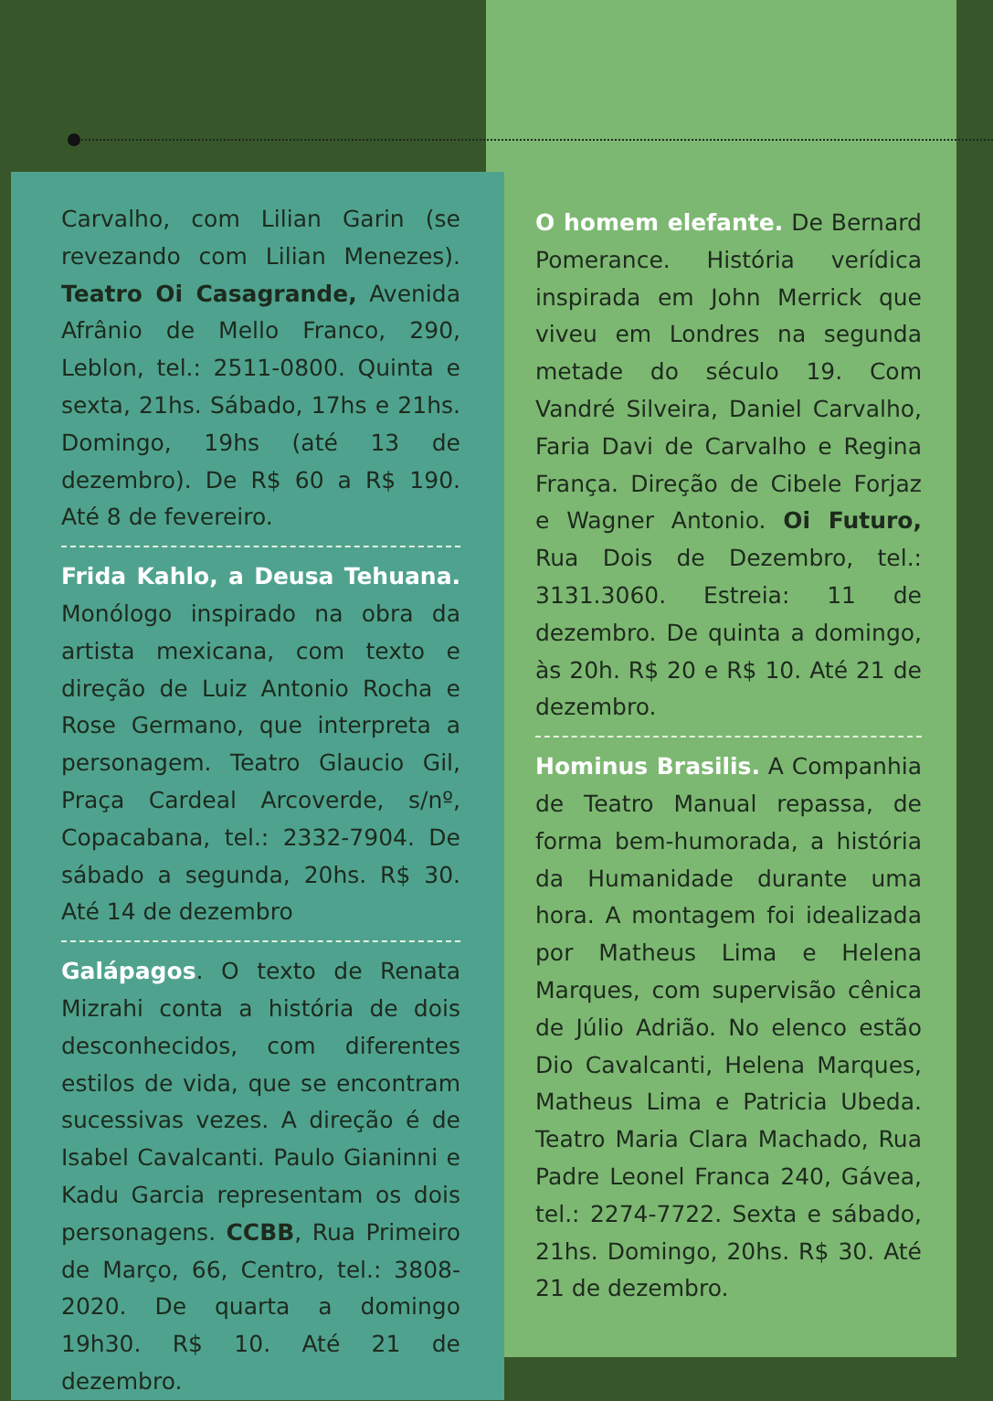Carvalho, com Lilian Garin (se revezando com Lilian Menezes). Teatro Oi Casagrande, Avenida Afrânio de Mello Franco, 290, Leblon, tel.: 2511-0800. Quinta e sexta, 21hs. Sábado, 17hs e 21hs. Domingo, 19hs (até 13 de dezembro). De R$ 60 a R$ 190. Até 8 de fevereiro.
Frida Kahlo, a Deusa Tehuana. Monólogo inspirado na obra da artista mexicana, com texto e direção de Luiz Antonio Rocha e Rose Germano, que interpreta a personagem. Teatro Glaucio Gil, Praça Cardeal Arcoverde, s/nº, Copacabana, tel.: 2332-7904. De sábado a segunda, 20hs. R$ 30. Até 14 de dezembro
Galápagos. O texto de Renata Mizrahi conta a história de dois desconhecidos, com diferentes estilos de vida, que se encontram sucessivas vezes. A direção é de Isabel Cavalcanti. Paulo Gianinni e Kadu Garcia representam os dois personagens. CCBB, Rua Primeiro de Março, 66, Centro, tel.: 3808-2020. De quarta a domingo 19h30. R$ 10. Até 21 de dezembro.
O homem elefante. De Bernard Pomerance. História verídica inspirada em John Merrick que viveu em Londres na segunda metade do século 19. Com Vandré Silveira, Daniel Carvalho, Faria Davi de Carvalho e Regina França. Direção de Cibele Forjaz e Wagner Antonio. Oi Futuro, Rua Dois de Dezembro, tel.: 3131.3060. Estreia: 11 de dezembro. De quinta a domingo, às 20h. R$ 20 e R$ 10. Até 21 de dezembro.
Hominus Brasilis. A Companhia de Teatro Manual repassa, de forma bem-humorada, a história da Humanidade durante uma hora. A montagem foi idealizada por Matheus Lima e Helena Marques, com supervisão cênica de Júlio Adrião. No elenco estão Dio Cavalcanti, Helena Marques, Matheus Lima e Patricia Ubeda. Teatro Maria Clara Machado, Rua Padre Leonel Franca 240, Gávea, tel.: 2274-7722. Sexta e sábado, 21hs. Domingo, 20hs. R$ 30. Até 21 de dezembro.